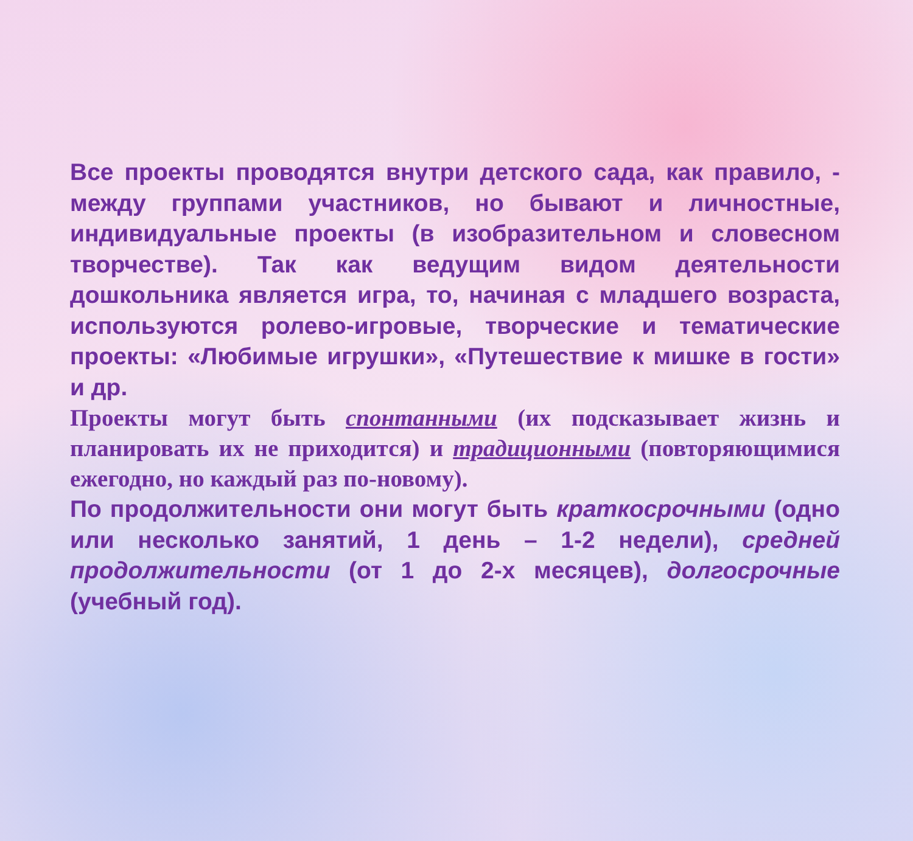Все проекты проводятся внутри детского сада, как правило, - между группами участников, но бывают и личностные, индивидуальные проекты (в изобразительном и словесном творчестве). Так как ведущим видом деятельности дошкольника является игра, то, начиная с младшего возраста, используются ролево-игровые, творческие и тематические проекты: «Любимые игрушки», «Путешествие к мишке в гости» и др.
Проекты могут быть спонтанными (их подсказывает жизнь и планировать их не приходится) и традиционными (повторяющимися ежегодно, но каждый раз по-новому).
По продолжительности они могут быть краткосрочными (одно или несколько занятий, 1 день – 1-2 недели), средней продолжительности (от 1 до 2-х месяцев), долгосрочные (учебный год).